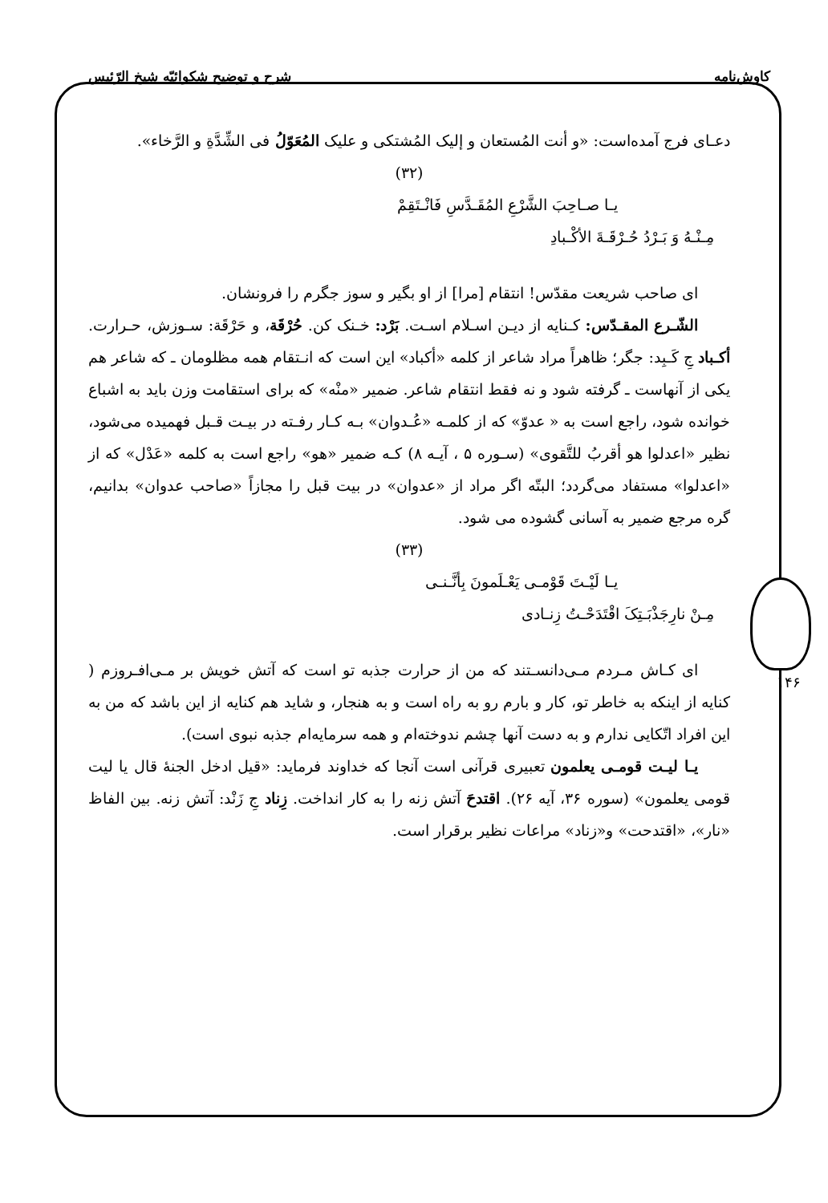کاوش‌نامه شرح و توضیح شکوائیّه شیخ الرّئیس
۱۴۶
دعـای فرج آمده‌است: «و أنت المُستعان و إلیک المُشتکی و علیک المُعَوّلُ فی الشِّدَّةِ و الرَّخاء».
(۳۲)
یـا صـاحِبَ الشَّرْعِ المُقَـدَّسِ فَانْـتَقِمْ
مِـنْـهُ وَ بَـرْدُ حُـرْقَـةَ الأكْـبادِ
ای صاحب شریعت مقدّس! انتقام [مرا] از او بگیر و سوز جگرم را فرونشان.
الشّـرع المقـدّس: کـنایه از دیـن اسـلام اسـت. بَرْد: خـنک کن. حُرْقَة، و حَرْقَة: سـوزش، حـرارت. أکـباد جِ کَـبِد: جگر؛ ظاهراً مراد شاعر از کلمه «أکباد» این است که انـتقام همه مظلومان ـ که شاعر هم یکی از آنهاست ـ گرفته شود و نه فقط انتقام شاعر. ضمیر «منْه» که برای استقامت وزن باید به اشباع خوانده شود، راجع است به « عدوّ» که از کلمـه «عُـدوان» بـه کـار رفـته در بیـت قـبل فهمیده می‌شود، نظیر «اعدلوا هو أقربُ للتَّقوی» (سـوره ۵ ، آیـه ۸) کـه ضمیر «هو» راجع است به کلمه «عَدْل» که از «اعدلوا» مستفاد می‌گردد؛ البتّه اگر مراد از «عدوان» در بیت قبل را مجازاً «صاحب عدوان» بدانیم، گره مرجع ضمیر به آسانی گشوده می شود.
(۳۳)
یـا لَیْـتَ قَوْمـی یَعْـلَمونَ بِأنَّـنـی
مِـنْ نارِجَذْبَـتِکَ اقْتَدَحْـتُ زِنـادی
ای کـاش مـردم مـی‌دانسـتند که من از حرارت جذبه تو است که آتش خویش بر مـی‌افـروزم ( کنایه از اینکه به خاطر تو، کار و بارم رو به راه است و به هنجار، و شاید هم کنایه از این باشد که من به این افراد اتّکایی ندارم و به دست آنها چشم ندوخته‌ام و همه سرمایه‌ام جذبه نبوی است).
یـا لیـت قومـی یعلمون تعبیری قرآنی است آنجا که خداوند فرماید: «قیل ادخل الجنهٔ قال یا لیت قومی یعلمون» (سوره ۳۶، آیه ۲۶). اقتدحَ آتش زنه را به کار انداخت. زِناد جِ زَنْد: آتش زنه. بین الفاظ «نار»، «اقتدحت» و«زناد» مراعات نظیر برقرار است.